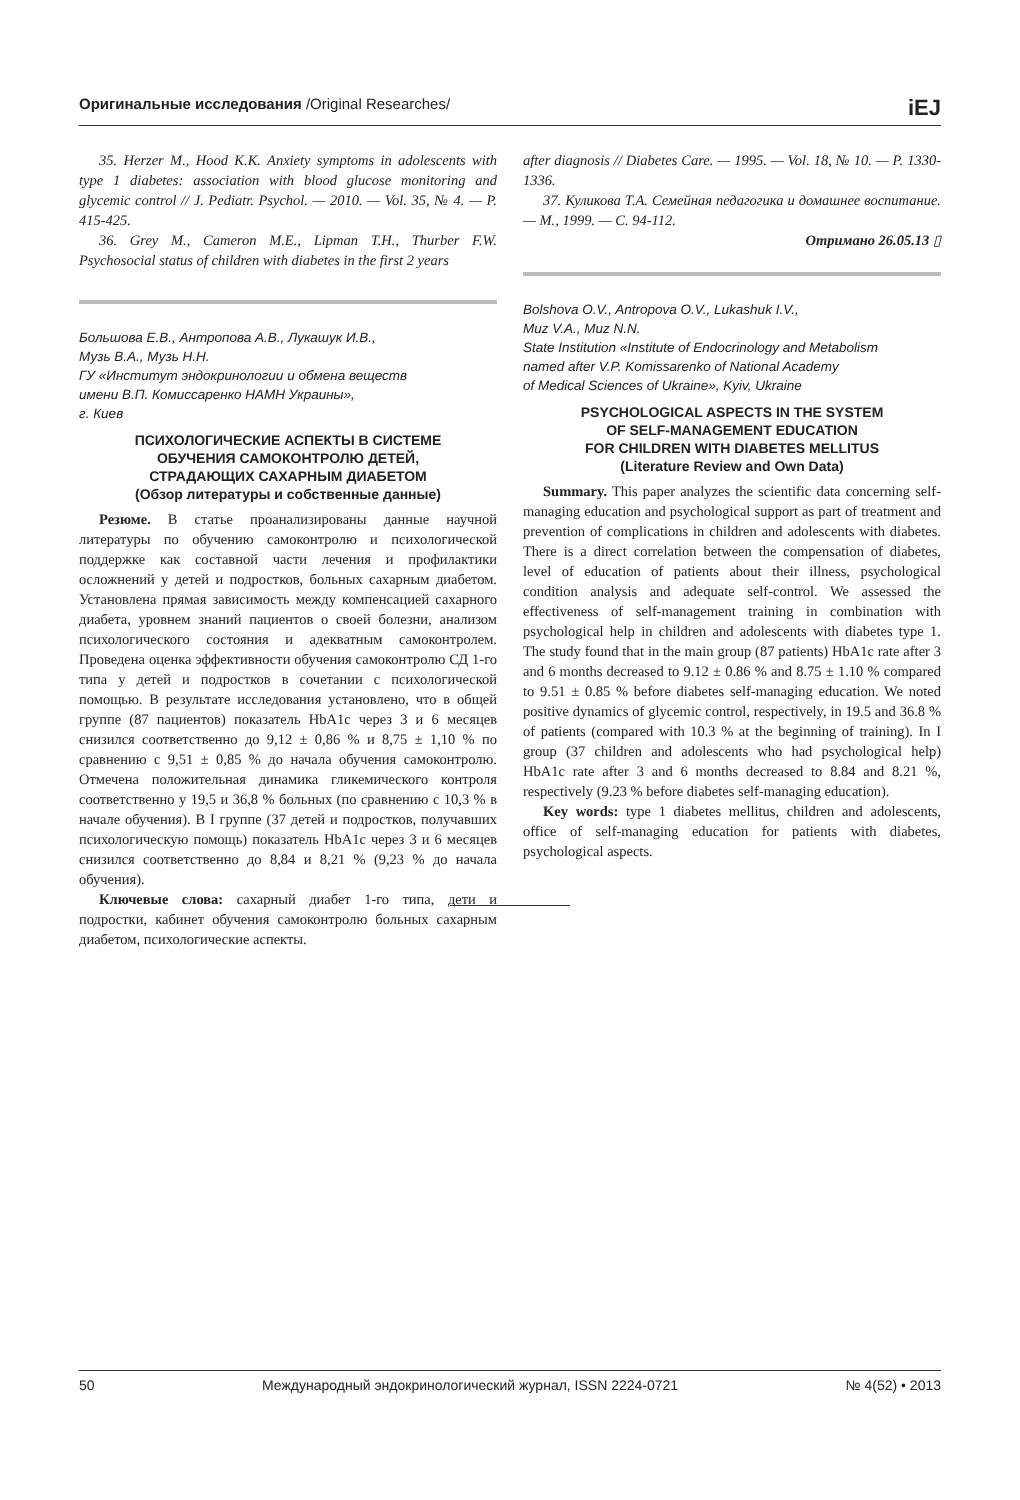Оригинальные исследования /Original Researches/ iEJ
35. Herzer M., Hood K.K. Anxiety symptoms in adolescents with type 1 diabetes: association with blood glucose monitoring and glycemic control // J. Pediatr. Psychol. — 2010. — Vol. 35, № 4. — P. 415-425.
36. Grey M., Cameron M.E., Lipman T.H., Thurber F.W. Psychosocial status of children with diabetes in the first 2 years
Большова Е.В., Антропова А.В., Лукашук И.В.,
Музь В.А., Музь Н.Н.
ГУ «Институт эндокринологии и обмена веществ
имени В.П. Комиссаренко НАМН Украины»,
г. Киев
ПСИХОЛОГИЧЕСКИЕ АСПЕКТЫ В СИСТЕМЕ
ОБУЧЕНИЯ САМОКОНТРОЛЮ ДЕТЕЙ,
СТРАДАЮЩИХ САХАРНЫМ ДИАБЕТОМ
(Обзор литературы и собственные данные)
Резюме. В статье проанализированы данные научной литературы по обучению самоконтролю и психологической поддержке как составной части лечения и профилактики осложнений у детей и подростков, больных сахарным диабетом. Установлена прямая зависимость между компенсацией сахарного диабета, уровнем знаний пациентов о своей болезни, анализом психологического состояния и адекватным самоконтролем. Проведена оценка эффективности обучения самоконтролю СД 1-го типа у детей и подростков в сочетании с психологической помощью. В результате исследования установлено, что в общей группе (87 пациентов) показатель HbA1c через 3 и 6 месяцев снизился соответственно до 9,12 ± 0,86 % и 8,75 ± 1,10 % по сравнению с 9,51 ± 0,85 % до начала обучения самоконтролю. Отмечена положительная динамика гликемического контроля соответственно у 19,5 и 36,8 % больных (по сравнению с 10,3 % в начале обучения). В I группе (37 детей и подростков, получавших психологическую помощь) показатель HbA1c через 3 и 6 месяцев снизился соответственно до 8,84 и 8,21 % (9,23 % до начала обучения).
Ключевые слова: сахарный диабет 1-го типа, дети и подростки, кабинет обучения самоконтролю больных сахарным диабетом, психологические аспекты.
after diagnosis // Diabetes Care. — 1995. — Vol. 18, № 10. — P. 1330-1336.
37. Куликова Т.А. Семейная педагогика и домашнее воспитание. — М., 1999. — С. 94-112.
Отримано 26.05.13 ▯
Bolshova O.V., Antropova O.V., Lukashuk I.V.,
Muz V.A., Muz N.N.
State Institution «Institute of Endocrinology and Metabolism
named after V.P. Komissarenko of National Academy
of Medical Sciences of Ukraine», Kyiv, Ukraine
PSYCHOLOGICAL ASPECTS IN THE SYSTEM
OF SELF-MANAGEMENT EDUCATION
FOR CHILDREN WITH DIABETES MELLITUS
(Literature Review and Own Data)
Summary. This paper analyzes the scientific data concerning self-managing education and psychological support as part of treatment and prevention of complications in children and adolescents with diabetes. There is a direct correlation between the compensation of diabetes, level of education of patients about their illness, psychological condition analysis and adequate self-control. We assessed the effectiveness of self-management training in combination with psychological help in children and adolescents with diabetes type 1. The study found that in the main group (87 patients) HbA1c rate after 3 and 6 months decreased to 9.12 ± 0.86 % and 8.75 ± 1.10 % compared to 9.51 ± 0.85 % before diabetes self-managing education. We noted positive dynamics of glycemic control, respectively, in 19.5 and 36.8 % of patients (compared with 10.3 % at the beginning of training). In I group (37 children and adolescents who had psychological help) HbA1c rate after 3 and 6 months decreased to 8.84 and 8.21 %, respectively (9.23 % before diabetes self-managing education).
Key words: type 1 diabetes mellitus, children and adolescents, office of self-managing education for patients with diabetes, psychological aspects.
50 Международный эндокринологический журнал, ISSN 2224-0721 № 4(52) • 2013